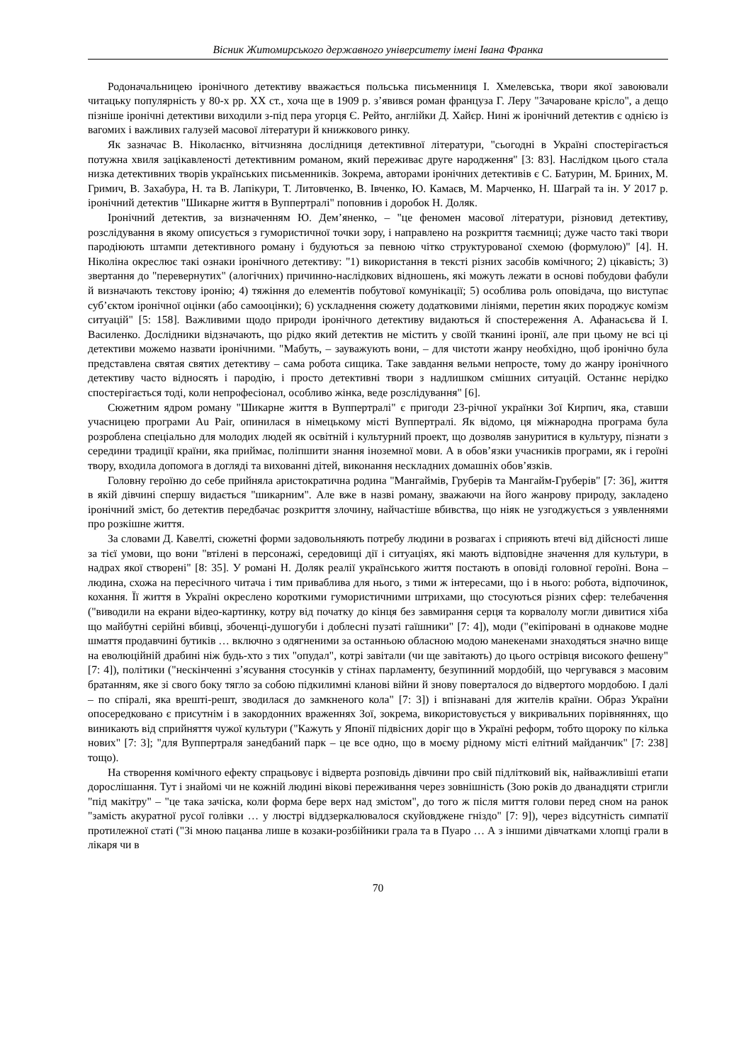Вісник Житомирського державного університету імені Івана Франка
Родоначальницею іронічного детективу вважається польська письменниця І. Хмелевська, твори якої завоювали читацьку популярність у 80-х рр. ХХ ст., хоча ще в 1909 р. з’явився роман француза Г. Леру "Зачароване крісло", а дещо пізніше іронічні детективи виходили з-під пера угорця Є. Рейто, англійки Д. Хайєр. Нині ж іронічний детектив є однією із вагомих і важливих галузей масової літератури й книжкового ринку.
Як зазначає В. Ніколаєнко, вітчизняна дослідниця детективної літератури, "сьогодні в Україні спостерігається потужна хвиля зацікавленості детективним романом, який переживає друге народження" [3: 83]. Наслідком цього стала низка детективних творів українських письменників. Зокрема, авторами іронічних детективів є С. Батурин, М. Бриних, М. Гримич, В. Захабура, Н. та В. Лапікури, Т. Литовченко, В. Івченко, Ю. Камаєв, М. Марченко, Н. Шаграй та ін. У 2017 р. іронічний детектив "Шикарне життя в Вуппертралі" поповнив і доробок Н. Доляк.
Іронічний детектив, за визначенням Ю. Дем’яненко, – "це феномен масової літератури, різновид детективу, розслідування в якому описується з гумористичної точки зору, і направлено на розкриття таємниці; дуже часто такі твори пародіюють штампи детективного роману і будуються за певною чітко структурованої схемою (формулою)" [4]. Н. Ніколіна окреслює такі ознаки іронічного детективу: "1) використання в тексті різних засобів комічного; 2) цікавість; 3) звертання до "перевернутих" (алогічних) причинно-наслідкових відношень, які можуть лежати в основі побудови фабули й визначають текстову іронію; 4) тяжіння до елементів побутової комунікації; 5) особлива роль оповідача, що виступає суб’єктом іронічної оцінки (або самооцінки); 6) ускладнення сюжету додатковими лініями, перетин яких породжує комізм ситуацій" [5: 158]. Важливими щодо природи іронічного детективу видаються й спостереження А. Афанасьєва й І. Василенко. Дослідники відзначають, що рідко який детектив не містить у своїй тканині іронії, але при цьому не всі ці детективи можемо назвати іронічними. "Мабуть, – зауважують вони, – для чистоти жанру необхідно, щоб іронічно була представлена святая святих детективу – сама робота сищика. Таке завдання вельми непросте, тому до жанру іронічного детективу часто відносять і пародію, і просто детективні твори з надлишком смішних ситуацій. Останнє нерідко спостерігається тоді, коли непрофесіонал, особливо жінка, веде розслідування" [6].
Сюжетним ядром роману "Шикарне життя в Вуппертралі" є пригоди 23-річної українки Зої Кирпич, яка, ставши учасницею програми Au Pair, опинилася в німецькому місті Вуппертралі. Як відомо, ця міжнародна програма була розроблена спеціально для молодих людей як освітній і культурний проект, що дозволяв зануритися в культуру, пізнати з середини традиції країни, яка приймає, поліпшити знання іноземної мови. А в обов’язки учасників програми, як і героїні твору, входила допомога в догляді та вихованні дітей, виконання нескладних домашніх обов’язків.
Головну героїню до себе прийняла аристократична родина "Мангаймів, Груберів та Мангайм-Груберів" [7: 36], життя в якій дівчині спершу видається "шикарним". Але вже в назві роману, зважаючи на його жанрову природу, закладено іронічний зміст, бо детектив передбачає розкриття злочину, найчастіше вбивства, що ніяк не узгоджується з уявленнями про розкішне життя.
За словами Д. Кавелті, сюжетні форми задовольняють потребу людини в розвагах і сприяють втечі від дійсності лише за тієї умови, що вони "втілені в персонажі, середовищі дії і ситуаціях, які мають відповідне значення для культури, в надрах якої створені" [8: 35]. У романі Н. Доляк реалії українського життя постають в оповіді головної героїні. Вона – людина, схожа на пересічного читача і тим приваблива для нього, з тими ж інтересами, що і в нього: робота, відпочинок, кохання. Її життя в Україні окреслено короткими гумористичними штрихами, що стосуються різних сфер: телебачення ("виводили на екрани відео-картинку, котру від початку до кінця без завмирання серця та корвалолу могли дивитися хіба що майбутні серійні вбивці, збоченці-душогуби і доблесні пузаті гаїшники" [7: 4]), моди ("екіпіровані в однакове модне шмаття продавчині бутиків … включно з одягненими за останньою обласною модою манекенами знаходяться значно вище на еволюційній драбині ніж будь-хто з тих "опудал", котрі завітали (чи ще завітають) до цього острівця високого фешену" [7: 4]), політики ("нескінченні з’ясування стосунків у стінах парламенту, безупинний мордобій, що чергувався з масовим братанням, яке зі свого боку тягло за собою підкилимні кланові війни й знову поверталося до відвертого мордобою. І далі – по спіралі, яка врешті-решт, зводилася до замкненого кола" [7: 3]) і впізнавані для жителів країни. Образ України опосередковано є присутнім і в закордонних враженнях Зої, зокрема, використовується у викривальних порівняннях, що виникають від сприйняття чужої культури ("Кажуть у Японії підвісних доріг що в Україні реформ, тобто щороку по кілька нових" [7: 3]; "для Вуппертраля занедбаний парк – це все одно, що в моєму рідному місті елітний майданчик" [7: 238] тощо).
На створення комічного ефекту спрацьовує і відверта розповідь дівчини про свій підлітковий вік, найважливіші етапи дорослішання. Тут і знайомі чи не кожній людині вікові переживання через зовнішність (Зою років до дванадцяти стригли "під макітру" – "це така зачіска, коли форма бере верх над змістом", до того ж після миття голови перед сном на ранок "замість акуратної русої голівки … у люстрі віддзеркалювалося скуйовджене гніздо" [7: 9]), через відсутність симпатії протилежної статі ("Зі мною пацанва лише в козаки-розбійники грала та в Пуаро … А з іншими дівчатками хлопці грали в лікаря чи в
70